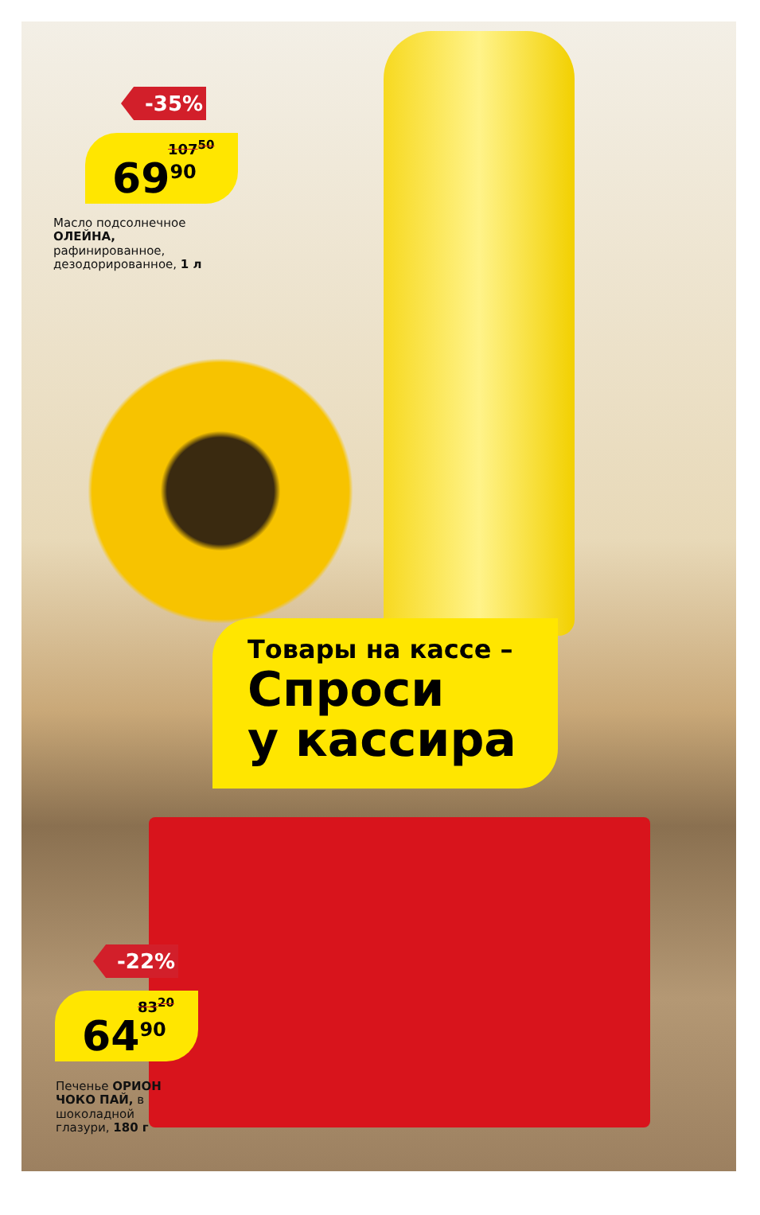-35%
107<sup>50</sup>
69<sup>90</sup>
Масло подсолнечное ОЛЕЙНА, рафинированное, дезодорированное, 1 л
Товары на кассе –
Спроси
у кассира
-22%
83<sup>20</sup>
64<sup>90</sup>
Печенье ОРИОН ЧОКО ПАЙ, в шоколадной глазури, 180 г